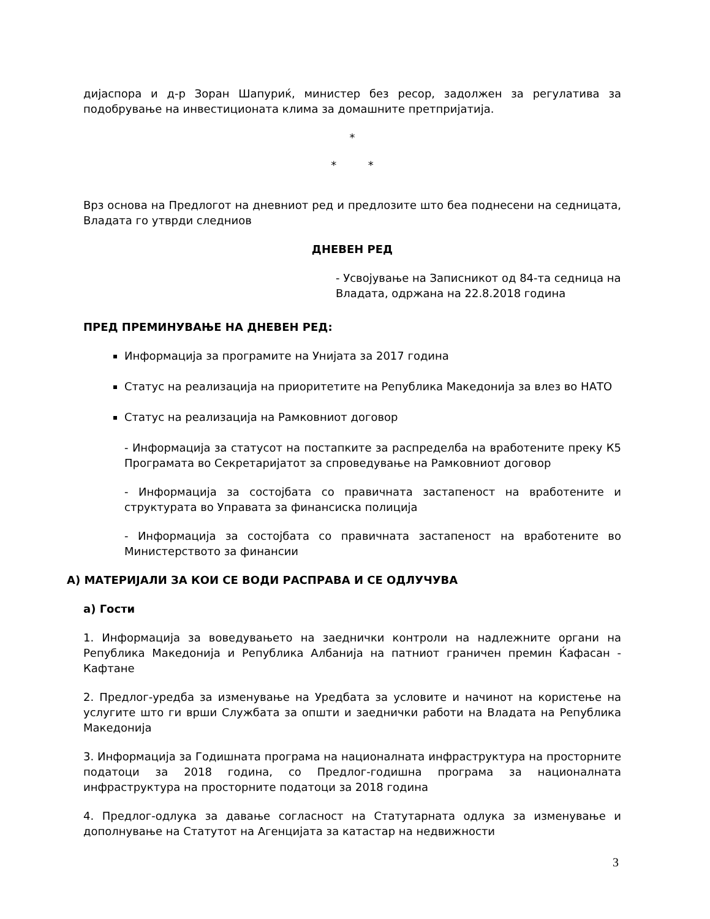дијаспора и д-р Зоран Шапуриќ, министер без ресор, задолжен за регулатива за подобрување на инвестиционата клима за домашните претпријатија.
*
* *
Врз основа на Предлогот на дневниот ред и предлозите што беа поднесени на седницата, Владата го утврди следниов
ДНЕВЕН РЕД
- Усвојување на Записникот од 84-та седница на Владата, одржана на 22.8.2018 година
ПРЕД ПРЕМИНУВАЊЕ НА ДНЕВЕН РЕД:
Информација за програмите на Унијата за 2017 година
Статус на реализација на приоритетите на Република Македонија за влез во НАТО
Статус на реализација на Рамковниот договор
- Информација за статусот на постапките за распределба на вработените преку К5 Програмата во Секретаријатот за спроведување на Рамковниот договор
- Информација за состојбата со правичната застапеност на вработените и структурата во Управата за финансиска полиција
- Информација за состојбата со правичната застапеност на вработените во Министерството за финансии
А) МАТЕРИЈАЛИ ЗА КОИ СЕ ВОДИ РАСПРАВА И СЕ ОДЛУЧУВА
а) Гости
1. Информација за воведувањето на заеднички контроли на надлежните органи на Република Македонија и Република Албанија на патниот граничен премин Ќафасан - Кафтане
2. Предлог-уредба за изменување на Уредбата за условите и начинот на користење на услугите што ги врши Службата за општи и заеднички работи на Владата на Република Македонија
3. Информација за Годишната програма на националната инфраструктура на просторните податоци за 2018 година, со Предлог-годишна програма за националната инфраструктура на просторните податоци за 2018 година
4. Предлог-одлука за давање согласност на Статутарната одлука за изменување и дополнување на Статутот на Агенцијата за катастар на недвижности
3